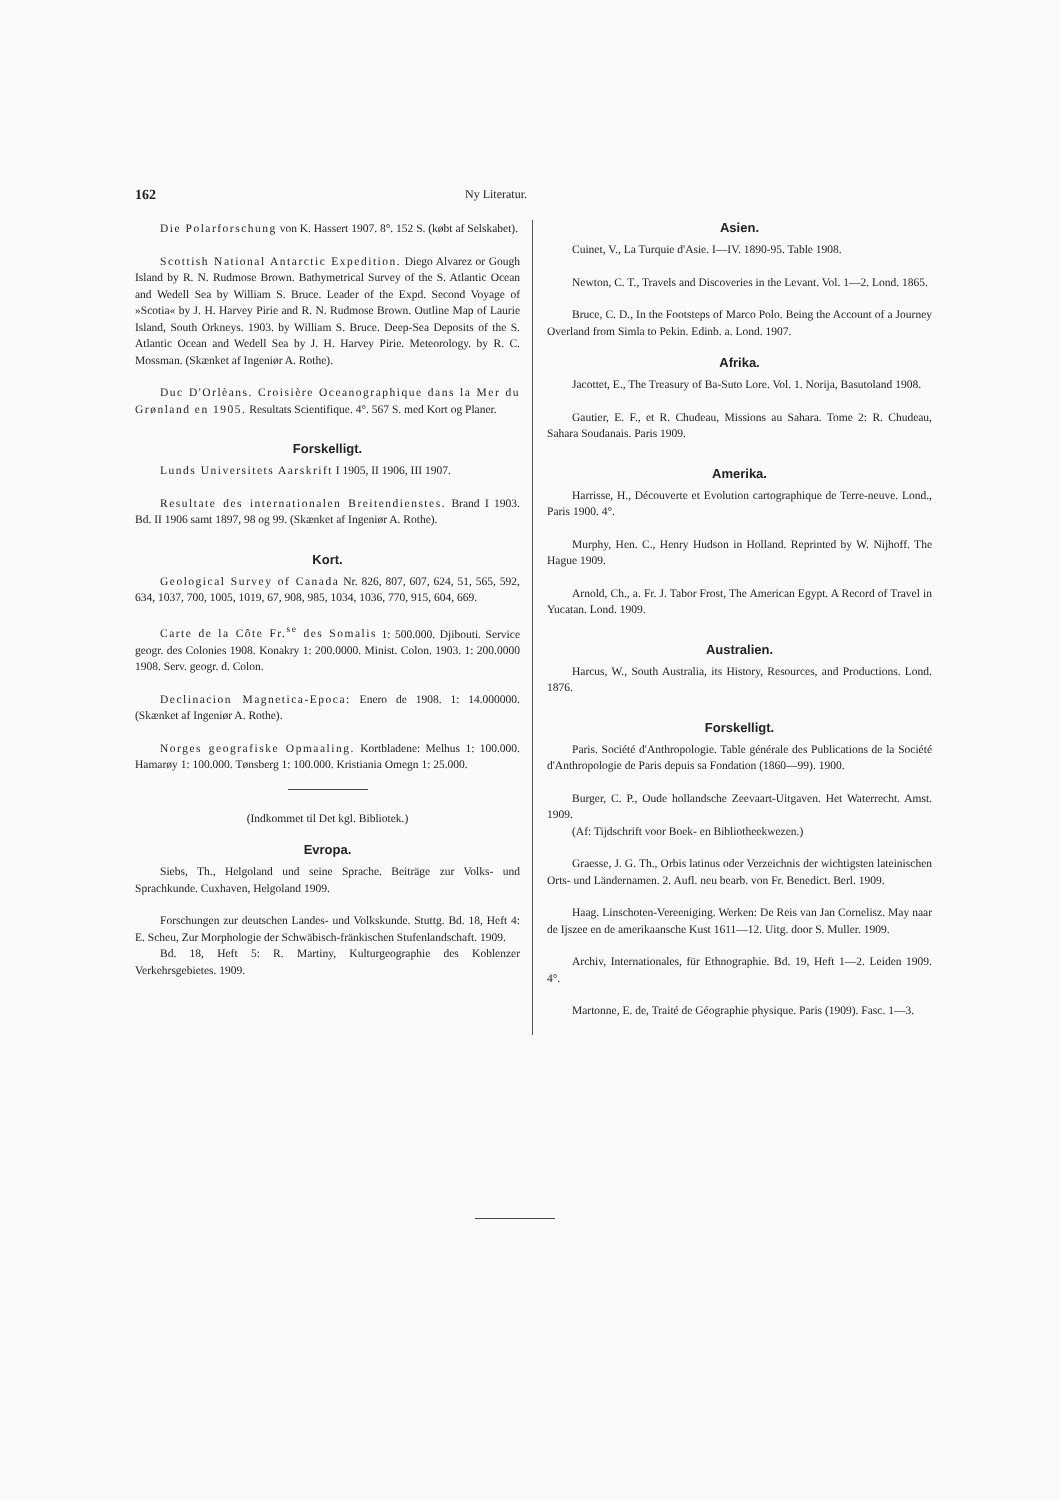162 Ny Literatur.
Die Polarforschung von K. Hassert 1907. 8°. 152 S. (købt af Selskabet).
Scottish National Antarctic Expedition. Diego Alvarez or Gough Island by R. N. Rudmose Brown. Bathymetrical Survey of the S. Atlantic Ocean and Wedell Sea by William S. Bruce. Leader of the Expd. Second Voyage of »Scotia« by J. H. Harvey Pirie and R. N. Rudmose Brown. Outline Map of Laurie Island, South Orkneys. 1903. by William S. Bruce. Deep-Sea Deposits of the S. Atlantic Ocean and Wedell Sea by J. H. Harvey Pirie. Meteorology. by R. C. Mossman. (Skænket af Ingeniør A. Rothe).
Duc D'Orlèans. Croisière Oceanographique dans la Mer du Grønland en 1905. Resultats Scientifique. 4°. 567 S. med Kort og Planer.
Forskelligt.
Lunds Universitets Aarskrift I 1905, II 1906, III 1907.
Resultate des internationalen Breitendienstes. Brand I 1903. Bd. II 1906 samt 1897, 98 og 99. (Skænket af Ingeniør A. Rothe).
Kort.
Geological Survey of Canada Nr. 826, 807, 607, 624, 51, 565, 592, 634, 1037, 700, 1005, 1019, 67, 908, 985, 1034, 1036, 770, 915, 604, 669.
Carte de la Côte Fr.<sup>se</sup> des Somalis 1: 500.000. Djibouti. Service geogr. des Colonies 1908. Konakry 1: 200.0000. Minist. Colon. 1903. 1: 200.0000 1908. Serv. geogr. d. Colon.
Declinacion Magnetica-Epoca: Enero de 1908. 1: 14.000000. (Skænket af Ingeniør A. Rothe).
Norges geografiske Opmaaling. Kortbladene: Melhus 1: 100.000. Hamarøy 1: 100.000. Tønsberg 1: 100.000. Kristiania Omegn 1: 25.000.
(Indkommet til Det kgl. Bibliotek.)
Evropa.
Siebs, Th., Helgoland und seine Sprache. Beiträge zur Volks- und Sprachkunde. Cuxhaven, Helgoland 1909.
Forschungen zur deutschen Landes- und Volkskunde. Stuttg. Bd. 18, Heft 4: E. Scheu, Zur Morphologie der Schwäbisch-fränkischen Stufenlandschaft. 1909.
Bd. 18, Heft 5: R. Martiny, Kulturgeographie des Koblenzer Verkehrsgebietes. 1909.
Asien.
Cuinet, V., La Turquie d'Asie. I—IV. 1890-95. Table 1908.
Newton, C. T., Travels and Discoveries in the Levant. Vol. 1—2. Lond. 1865.
Bruce, C. D., In the Footsteps of Marco Polo. Being the Account of a Journey Overland from Simla to Pekin. Edinb. a. Lond. 1907.
Afrika.
Jacottet, E., The Treasury of Ba-Suto Lore. Vol. 1. Norija, Basutoland 1908.
Gautier, E. F., et R. Chudeau, Missions au Sahara. Tome 2: R. Chudeau, Sahara Soudanais. Paris 1909.
Amerika.
Harrisse, H., Découverte et Evolution cartographique de Terre-neuve. Lond., Paris 1900. 4°.
Murphy, Hen. C., Henry Hudson in Holland. Reprinted by W. Nijhoff. The Hague 1909.
Arnold, Ch., a. Fr. J. Tabor Frost, The American Egypt. A Record of Travel in Yucatan. Lond. 1909.
Australien.
Harcus, W., South Australia, its History, Resources, and Productions. Lond. 1876.
Forskelligt.
Paris. Société d'Anthropologie. Table générale des Publications de la Société d'Anthropologie de Paris depuis sa Fondation (1860—99). 1900.
Burger, C. P., Oude hollandsche Zeevaart-Uitgaven. Het Waterrecht. Amst. 1909.
(Af: Tijdschrift voor Boek- en Bibliotheekwezen.)
Graesse, J. G. Th., Orbis latinus oder Verzeichnis der wichtigsten lateinischen Orts- und Ländernamen. 2. Aufl. neu bearb. von Fr. Benedict. Berl. 1909.
Haag. Linschoten-Vereeniging. Werken: De Reis van Jan Cornelisz. May naar de Ijszee en de amerikaansche Kust 1611—12. Uitg. door S. Muller. 1909.
Archiv, Internationales, für Ethnographie. Bd. 19, Heft 1—2. Leiden 1909. 4°.
Martonne, E. de, Traité de Géographie physique. Paris (1909). Fasc. 1—3.